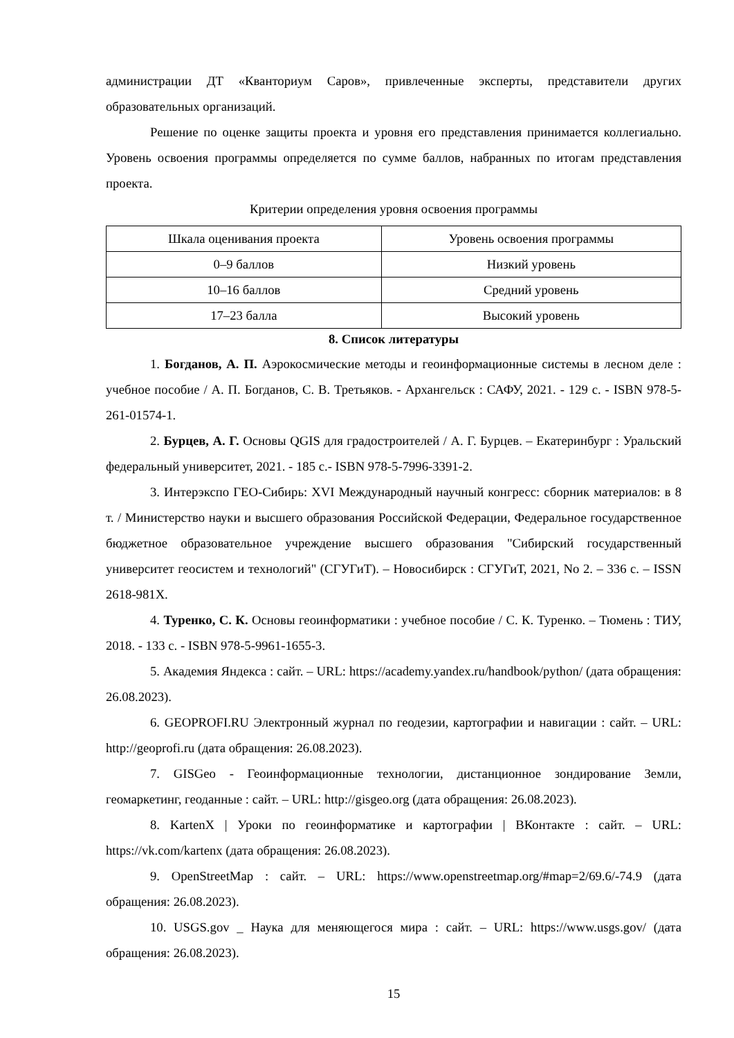администрации ДТ «Кванториум Саров», привлеченные эксперты, представители других образовательных организаций.
Решение по оценке защиты проекта и уровня его представления принимается коллегиально. Уровень освоения программы определяется по сумме баллов, набранных по итогам представления проекта.
Критерии определения уровня освоения программы
| Шкала оценивания проекта | Уровень освоения программы |
| --- | --- |
| 0–9 баллов | Низкий уровень |
| 10–16 баллов | Средний уровень |
| 17–23 балла | Высокий уровень |
8. Список литературы
1. Богданов, А. П. Аэрокосмические методы и геоинформационные системы в лесном деле : учебное пособие / А. П. Богданов, С. В. Третьяков. - Архангельск : САФУ, 2021. - 129 с. - ISBN 978-5-261-01574-1.
2. Бурцев, А. Г. Основы QGIS для градостроителей / А. Г. Бурцев. – Екатеринбург : Уральский федеральный университет, 2021. - 185 с.- ISBN 978-5-7996-3391-2.
3. Интерэкспо ГЕО-Сибирь: XVI Международный научный конгресс: сборник материалов: в 8 т. / Министерство науки и высшего образования Российской Федерации, Федеральное государственное бюджетное образовательное учреждение высшего образования "Сибирский государственный университет геосистем и технологий" (СГУГиТ). – Новосибирск : СГУГиТ, 2021, No 2. – 336 с. – ISSN 2618-981X.
4. Туренко, С. К. Основы геоинформатики : учебное пособие / С. К. Туренко. – Тюмень : ТИУ, 2018. - 133 с. - ISBN 978-5-9961-1655-3.
5. Академия Яндекса : сайт. – URL: https://academy.yandex.ru/handbook/python/ (дата обращения: 26.08.2023).
6. GEOPROFI.RU Электронный журнал по геодезии, картографии и навигации : сайт. – URL: http://geoprofi.ru (дата обращения: 26.08.2023).
7. GISGeo - Геоинформационные технологии, дистанционное зондирование Земли, геомаркетинг, геоданные : сайт. – URL: http://gisgeo.org (дата обращения: 26.08.2023).
8. KartenX | Уроки по геоинформатике и картографии | ВКонтакте : сайт. – URL: https://vk.com/kartenx (дата обращения: 26.08.2023).
9. OpenStreetMap : сайт. – URL: https://www.openstreetmap.org/#map=2/69.6/-74.9 (дата обращения: 26.08.2023).
10. USGS.gov _ Наука для меняющегося мира : сайт. – URL: https://www.usgs.gov/ (дата обращения: 26.08.2023).
15